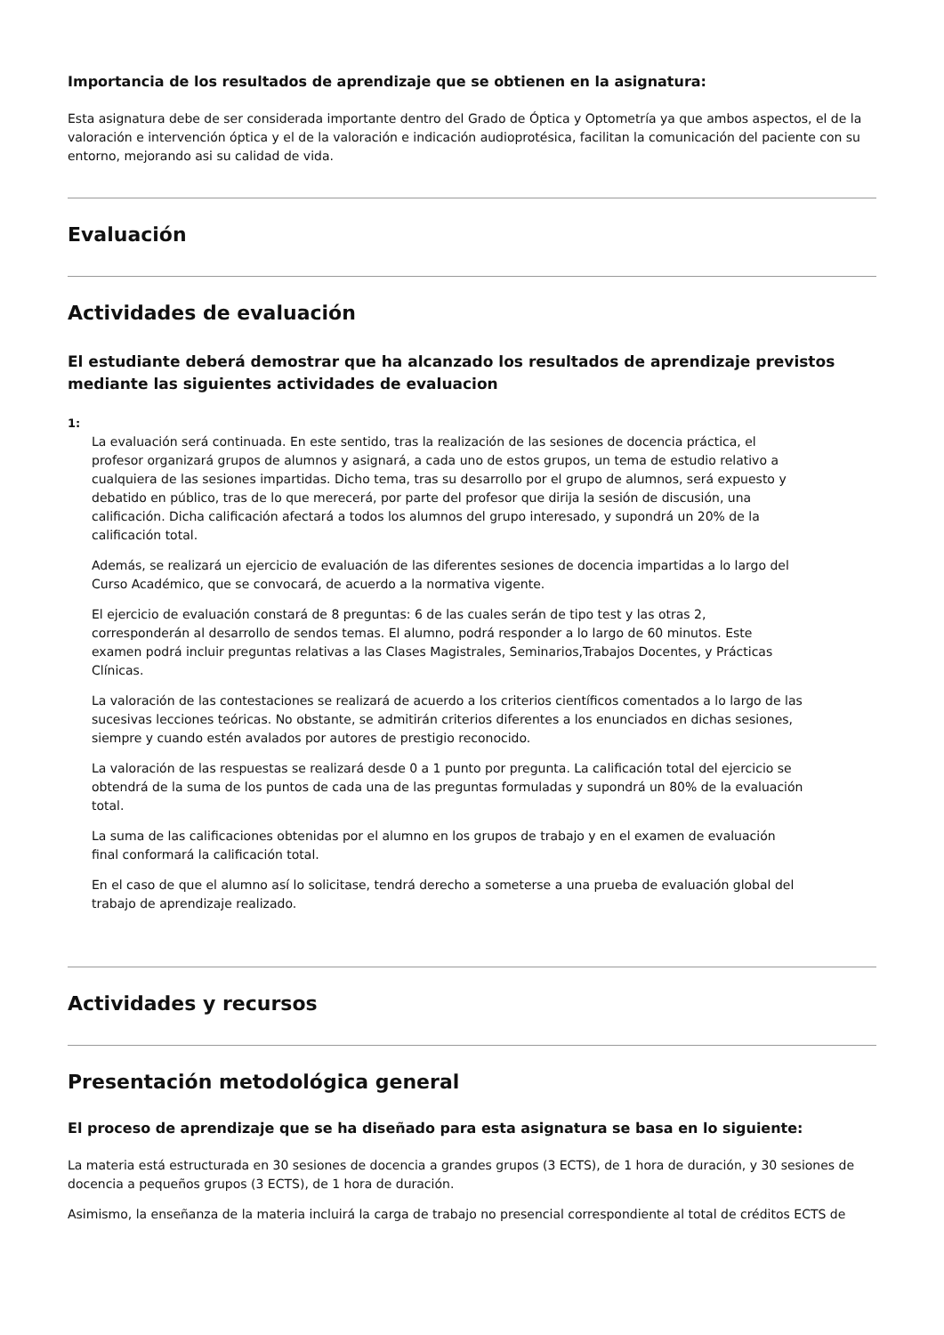Importancia de los resultados de aprendizaje que se obtienen en la asignatura:
Esta asignatura debe de ser considerada importante dentro del Grado de Óptica y Optometría ya que ambos aspectos, el de la valoración e intervención óptica y el de la valoración e indicación audioprotésica, facilitan la comunicación del paciente con su entorno, mejorando asi su calidad de vida.
Evaluación
Actividades de evaluación
El estudiante deberá demostrar que ha alcanzado los resultados de aprendizaje previstos mediante las siguientes actividades de evaluacion
1:
La evaluación será continuada. En este sentido, tras la realización de las sesiones de docencia práctica, el profesor organizará grupos de alumnos y asignará, a cada uno de estos grupos, un tema de estudio relativo a cualquiera de las sesiones impartidas. Dicho tema, tras su desarrollo por el grupo de alumnos, será expuesto y debatido en público, tras de lo que merecerá, por parte del profesor que dirija la sesión de discusión, una calificación. Dicha calificación afectará a todos los alumnos del grupo interesado, y supondrá un 20% de la calificación total.
Además, se realizará un ejercicio de evaluación de las diferentes sesiones de docencia impartidas a lo largo del Curso Académico, que se convocará, de acuerdo a la normativa vigente.
El ejercicio de evaluación constará de 8 preguntas: 6 de las cuales serán de tipo test y las otras 2, corresponderán al desarrollo de sendos temas. El alumno, podrá responder a lo largo de 60 minutos. Este examen podrá incluir preguntas relativas a las Clases Magistrales, Seminarios,Trabajos Docentes, y Prácticas Clínicas.
La valoración de las contestaciones se realizará de acuerdo a los criterios científicos comentados a lo largo de las sucesivas lecciones teóricas. No obstante, se admitirán criterios diferentes a los enunciados en dichas sesiones, siempre y cuando estén avalados por autores de prestigio reconocido.
La valoración de las respuestas se realizará desde 0 a 1 punto por pregunta. La calificación total del ejercicio se obtendrá de la suma de los puntos de cada una de las preguntas formuladas y supondrá un 80% de la evaluación total.
La suma de las calificaciones obtenidas por el alumno en los grupos de trabajo y en el examen de evaluación final conformará la calificación total.
En el caso de que el alumno así lo solicitase, tendrá derecho a someterse a una prueba de evaluación global del trabajo de aprendizaje realizado.
Actividades y recursos
Presentación metodológica general
El proceso de aprendizaje que se ha diseñado para esta asignatura se basa en lo siguiente:
La materia está estructurada en 30 sesiones de docencia a grandes grupos (3 ECTS), de 1 hora de duración, y 30 sesiones de docencia a pequeños grupos (3 ECTS), de 1 hora de duración.
Asimismo, la enseñanza de la materia incluirá la carga de trabajo no presencial correspondiente al total de créditos ECTS de